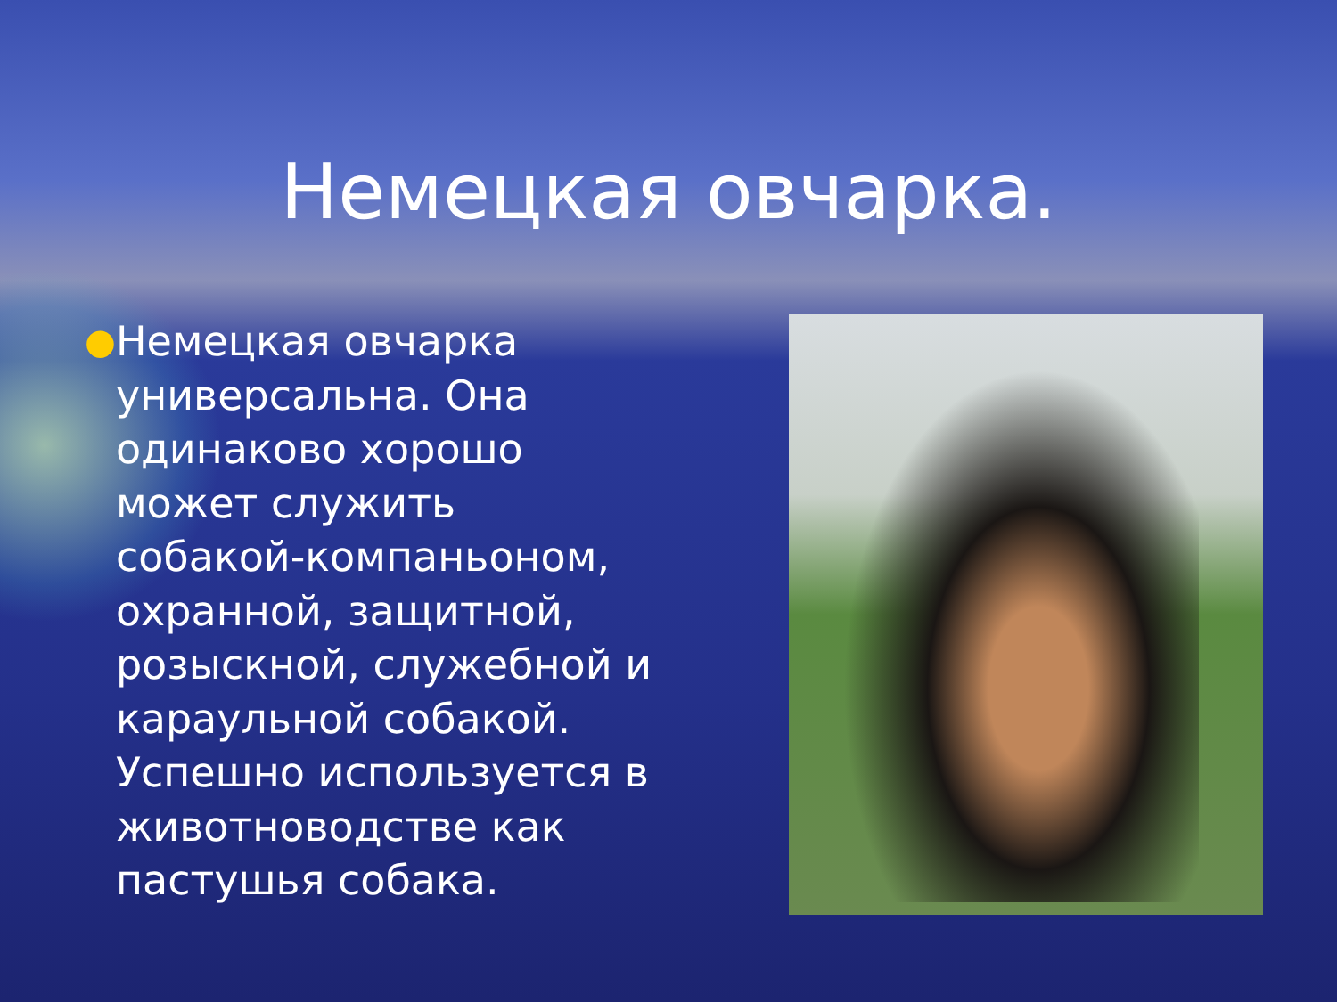Немецкая овчарка.
●
Немецкая овчарка универсальна. Она одинаково хорошо может служить собакой-компаньоном, охранной, защитной, розыскной, служебной и караульной собакой. Успешно используется в животноводстве как пастушья собака.